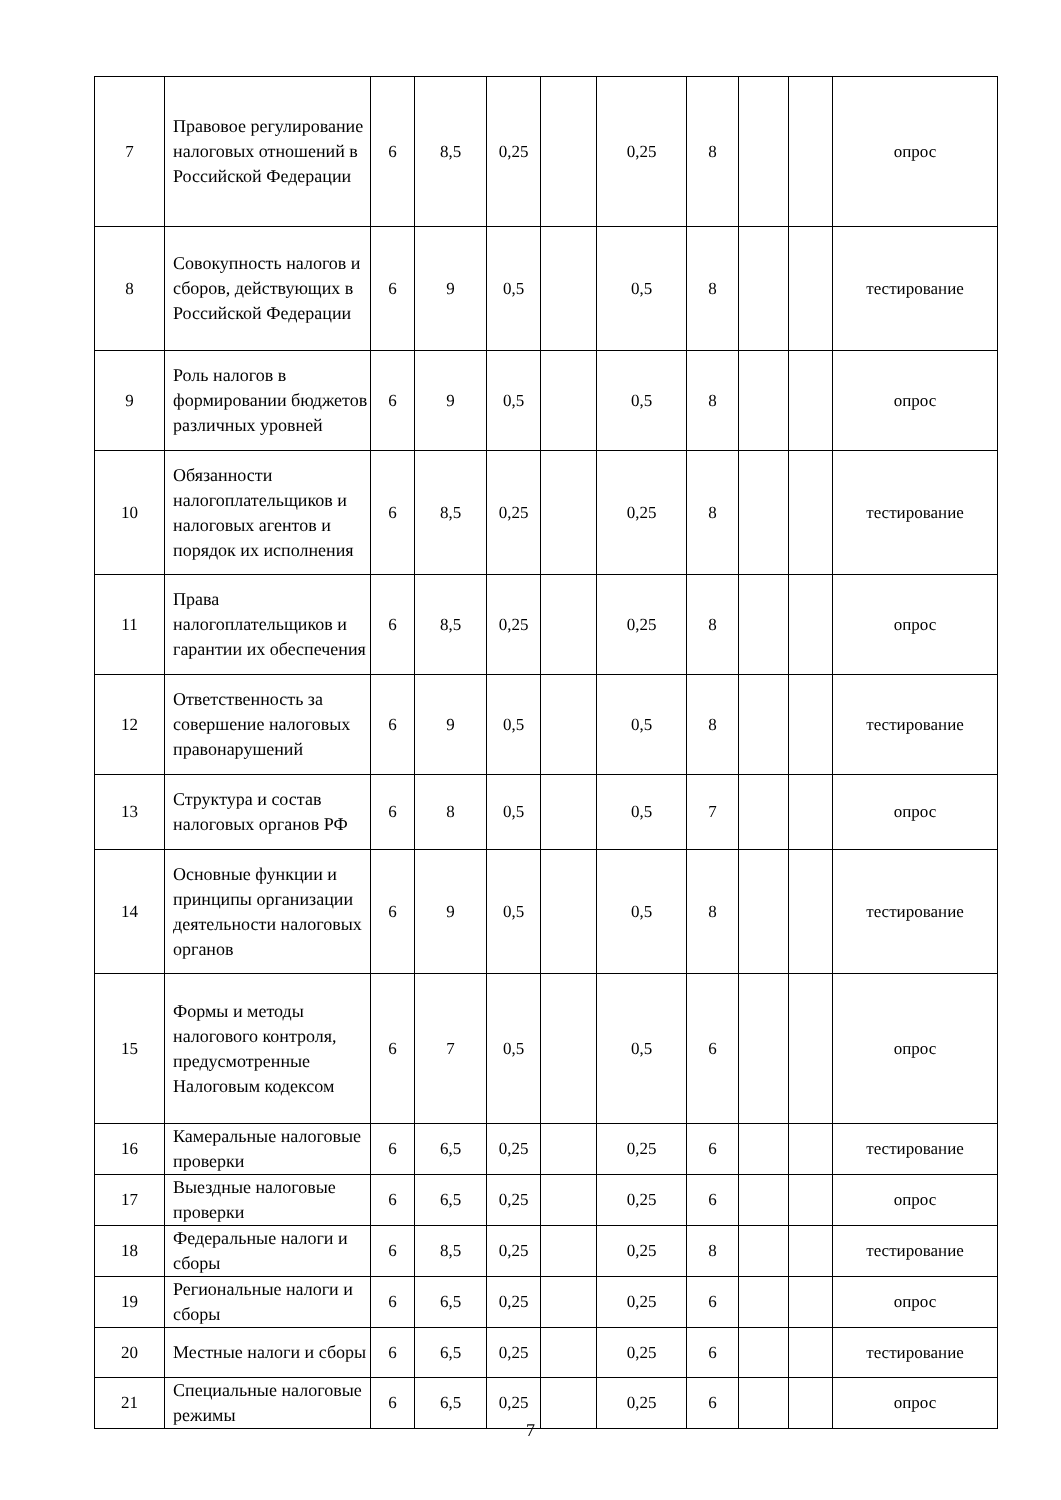| 7 | Правовое регулирование налоговых отношений в Российской Федерации | 6 | 8,5 | 0,25 | | 0,25 | 8 | | | опрос |
| 8 | Совокупность налогов и сборов, действующих в Российской Федерации | 6 | 9 | 0,5 | | 0,5 | 8 | | | тестирование |
| 9 | Роль налогов в формировании бюджетов различных уровней | 6 | 9 | 0,5 | | 0,5 | 8 | | | опрос |
| 10 | Обязанности налогоплательщиков и налоговых агентов и порядок их исполнения | 6 | 8,5 | 0,25 | | 0,25 | 8 | | | тестирование |
| 11 | Права налогоплательщиков и гарантии их обеспечения | 6 | 8,5 | 0,25 | | 0,25 | 8 | | | опрос |
| 12 | Ответственность за совершение налоговых правонарушений | 6 | 9 | 0,5 | | 0,5 | 8 | | | тестирование |
| 13 | Структура и состав налоговых органов РФ | 6 | 8 | 0,5 | | 0,5 | 7 | | | опрос |
| 14 | Основные функции и принципы организации деятельности налоговых органов | 6 | 9 | 0,5 | | 0,5 | 8 | | | тестирование |
| 15 | Формы и методы налогового контроля, предусмотренные Налоговым кодексом | 6 | 7 | 0,5 | | 0,5 | 6 | | | опрос |
| 16 | Камеральные налоговые проверки | 6 | 6,5 | 0,25 | | 0,25 | 6 | | | тестирование |
| 17 | Выездные налоговые проверки | 6 | 6,5 | 0,25 | | 0,25 | 6 | | | опрос |
| 18 | Федеральные налоги и сборы | 6 | 8,5 | 0,25 | | 0,25 | 8 | | | тестирование |
| 19 | Региональные налоги и сборы | 6 | 6,5 | 0,25 | | 0,25 | 6 | | | опрос |
| 20 | Местные налоги и сборы | 6 | 6,5 | 0,25 | | 0,25 | 6 | | | тестирование |
| 21 | Специальные налоговые режимы | 6 | 6,5 | 0,25 | | 0,25 | 6 | | | опрос |
7